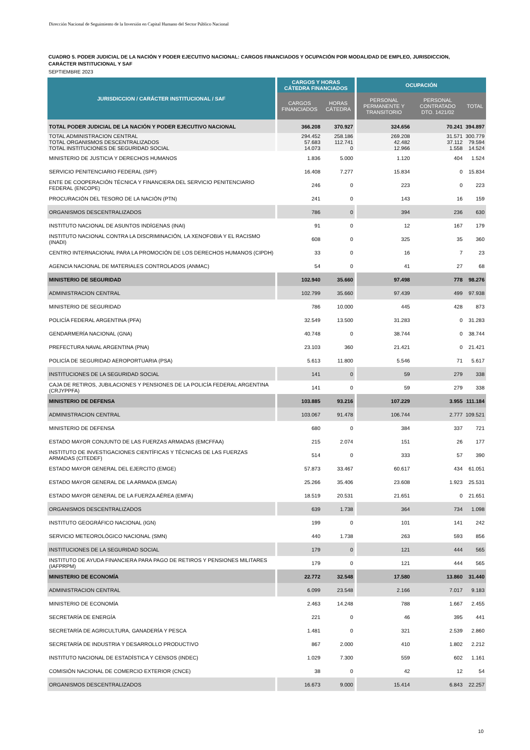Dirección Nacional de Seguimiento de la Inversión en Capital Humano del Sector Público Nacional
CUADRO 5. PODER JUDICIAL DE LA NACIÓN Y PODER EJECUTIVO NACIONAL: CARGOS FINANCIADOS Y OCUPACIÓN POR MODALIDAD DE EMPLEO, JURISDICCION, CARÁCTER INSTITUCIONAL Y SAF
SEPTIEMBRE 2023
| JURISDICCION / CARÁCTER INSTITUCIONAL / SAF | | CARGOS Y HORAS CÁTEDRA FINANCIADOS | | | OCUPACIÓN | | |
| --- | --- | --- | --- | --- | --- | --- | --- |
| | | CARGOS FINANCIADOS | HORAS CÁTEDRA | | PERSONAL PERMANENTE Y TRANSITORIO | PERSONAL CONTRATADO DTO. 1421/02 | TOTAL |
| TOTAL PODER JUDICIAL DE LA NACIÓN Y PODER EJECUTIVO NACIONAL | | 366.208 | 370.927 | | 324.656 | 70.241 | 394.897 |
| TOTAL ADMINISTRACION CENTRAL | | 294.452 | 258.186 | | 269.208 | 31.571 | 300.779 |
| TOTAL ORGANISMOS DESCENTRALIZADOS | | 57.683 | 112.741 | | 42.482 | 37.112 | 79.594 |
| TOTAL INSTITUCIONES DE SEGURIDAD SOCIAL | | 14.073 | 0 | | 12.966 | 1.558 | 14.524 |
| MINISTERIO DE JUSTICIA Y DERECHOS HUMANOS | | 1.836 | 5.000 | | 1.120 | 404 | 1.524 |
| SERVICIO PENITENCIARIO FEDERAL (SPF) | | 16.408 | 7.277 | | 15.834 | 0 | 15.834 |
| ENTE DE COOPERACIÓN TÉCNICA Y FINANCIERA DEL SERVICIO PENITENCIARIO FEDERAL (ENCOPE) | | 246 | 0 | | 223 | 0 | 223 |
| PROCURACIÓN DEL TESORO DE LA NACIÓN (PTN) | | 241 | 0 | | 143 | 16 | 159 |
| ORGANISMOS DESCENTRALIZADOS | | 786 | 0 | | 394 | 236 | 630 |
| INSTITUTO NACIONAL DE ASUNTOS INDÍGENAS (INAI) | | 91 | 0 | | 12 | 167 | 179 |
| INSTITUTO NACIONAL CONTRA LA DISCRIMINACIÓN, LA XENOFOBIA Y EL RACISMO (INADI) | | 608 | 0 | | 325 | 35 | 360 |
| CENTRO INTERNACIONAL PARA LA PROMOCIÓN DE LOS DERECHOS HUMANOS (CIPDH) | | 33 | 0 | | 16 | 7 | 23 |
| AGENCIA NACIONAL DE MATERIALES CONTROLADOS (ANMAC) | | 54 | 0 | | 41 | 27 | 68 |
| MINISTERIO DE SEGURIDAD | | 102.940 | 35.660 | | 97.498 | 778 | 98.276 |
| ADMINISTRACION CENTRAL | | 102.799 | 35.660 | | 97.439 | 499 | 97.938 |
| MINISTERIO DE SEGURIDAD | | 786 | 10.000 | | 445 | 428 | 873 |
| POLICÍA FEDERAL ARGENTINA (PFA) | | 32.549 | 13.500 | | 31.283 | 0 | 31.283 |
| GENDARMERÍA NACIONAL (GNA) | | 40.748 | 0 | | 38.744 | 0 | 38.744 |
| PREFECTURA NAVAL ARGENTINA (PNA) | | 23.103 | 360 | | 21.421 | 0 | 21.421 |
| POLICÍA DE SEGURIDAD AEROPORTUARIA (PSA) | | 5.613 | 11.800 | | 5.546 | 71 | 5.617 |
| INSTITUCIONES DE LA SEGURIDAD SOCIAL | | 141 | 0 | | 59 | 279 | 338 |
| CAJA DE RETIROS, JUBILACIONES Y PENSIONES DE LA POLICÍA FEDERAL ARGENTINA (CRJYPPFA) | | 141 | 0 | | 59 | 279 | 338 |
| MINISTERIO DE DEFENSA | | 103.885 | 93.216 | | 107.229 | 3.955 | 111.184 |
| ADMINISTRACION CENTRAL | | 103.067 | 91.478 | | 106.744 | 2.777 | 109.521 |
| MINISTERIO DE DEFENSA | | 680 | 0 | | 384 | 337 | 721 |
| ESTADO MAYOR CONJUNTO DE LAS FUERZAS ARMADAS (EMCFFAA) | | 215 | 2.074 | | 151 | 26 | 177 |
| INSTITUTO DE INVESTIGACIONES CIENTÍFICAS Y TÉCNICAS DE LAS FUERZAS ARMADAS (CITEDEF) | | 514 | 0 | | 333 | 57 | 390 |
| ESTADO MAYOR GENERAL DEL EJERCITO (EMGE) | | 57.873 | 33.467 | | 60.617 | 434 | 61.051 |
| ESTADO MAYOR GENERAL DE LA ARMADA (EMGA) | | 25.266 | 35.406 | | 23.608 | 1.923 | 25.531 |
| ESTADO MAYOR GENERAL DE LA FUERZA AÉREA (EMFA) | | 18.519 | 20.531 | | 21.651 | 0 | 21.651 |
| ORGANISMOS DESCENTRALIZADOS | | 639 | 1.738 | | 364 | 734 | 1.098 |
| INSTITUTO GEOGRÁFICO NACIONAL (IGN) | | 199 | 0 | | 101 | 141 | 242 |
| SERVICIO METEOROLÓGICO NACIONAL (SMN) | | 440 | 1.738 | | 263 | 593 | 856 |
| INSTITUCIONES DE LA SEGURIDAD SOCIAL | | 179 | 0 | | 121 | 444 | 565 |
| INSTITUTO DE AYUDA FINANCIERA PARA PAGO DE RETIROS Y PENSIONES MILITARES (IAFPRPM) | | 179 | 0 | | 121 | 444 | 565 |
| MINISTERIO DE ECONOMÍA | | 22.772 | 32.548 | | 17.580 | 13.860 | 31.440 |
| ADMINISTRACION CENTRAL | | 6.099 | 23.548 | | 2.166 | 7.017 | 9.183 |
| MINISTERIO DE ECONOMÍA | | 2.463 | 14.248 | | 788 | 1.667 | 2.455 |
| SECRETARÍA DE ENERGÍA | | 221 | 0 | | 46 | 395 | 441 |
| SECRETARÍA DE AGRICULTURA, GANADERÍA Y PESCA | | 1.481 | 0 | | 321 | 2.539 | 2.860 |
| SECRETARÍA DE INDUSTRIA Y DESARROLLO PRODUCTIVO | | 867 | 2.000 | | 410 | 1.802 | 2.212 |
| INSTITUTO NACIONAL DE ESTADÍSTICA Y CENSOS (INDEC) | | 1.029 | 7.300 | | 559 | 602 | 1.161 |
| COMISIÓN NACIONAL DE COMERCIO EXTERIOR (CNCE) | | 38 | 0 | | 42 | 12 | 54 |
| ORGANISMOS DESCENTRALIZADOS | | 16.673 | 9.000 | | 15.414 | 6.843 | 22.257 |
10